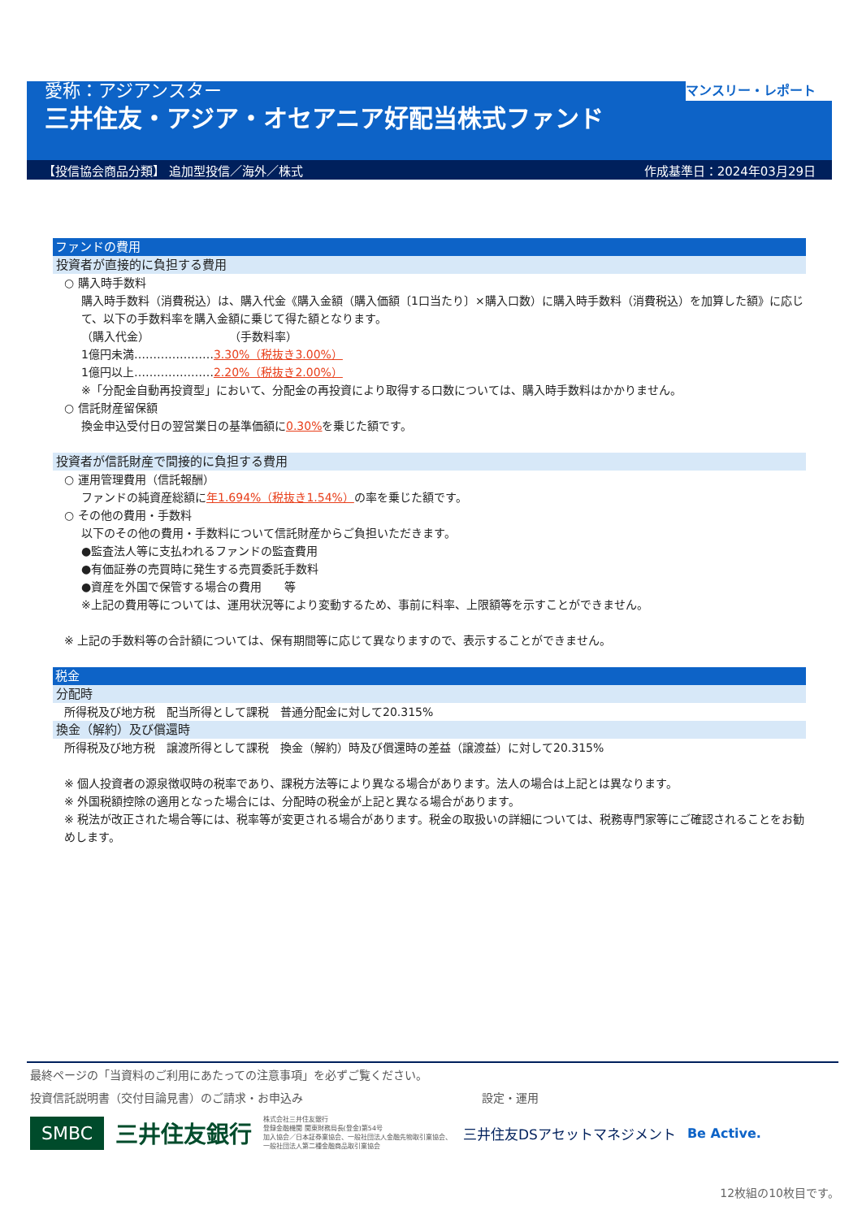マンスリー・レポート
愛称：アジアンスター
三井住友・アジア・オセアニア好配当株式ファンド
【投信協会商品分類】 追加型投信／海外／株式 作成基準日：2024年03月29日
ファンドの費用
投資者が直接的に負担する費用
○ 購入時手数料
購入時手数料（消費税込）は、購入代金《購入金額（購入価額〔1口当たり〕×購入口数）に購入時手数料（消費税込）を加算した額》に応じて、以下の手数料率を購入金額に乗じて得た額となります。
（購入代金）　　　　　　　　（手数料率）
1億円未満…………………3.30%（税抜き3.00%）
1億円以上…………………2.20%（税抜き2.00%）
※「分配金自動再投資型」において、分配金の再投資により取得する口数については、購入時手数料はかかりません。
○ 信託財産留保額
換金申込受付日の翌営業日の基準価額に0.30% を乗じた額です。
投資者が信託財産で間接的に負担する費用
○ 運用管理費用（信託報酬）
ファンドの純資産総額に年1.694%（税抜き1.54%）の率を乗じた額です。
○ その他の費用・手数料
以下のその他の費用・手数料について信託財産からご負担いただきます。
●監査法人等に支払われるファンドの監査費用
●有価証券の売買時に発生する売買委託手数料
●資産を外国で保管する場合の費用　　等
※上記の費用等については、運用状況等により変動するため、事前に料率、上限額等を示すことができません。
※ 上記の手数料等の合計額については、保有期間等に応じて異なりますので、表示することができません。
税金
分配時
所得税及び地方税　配当所得として課税　普通分配金に対して20.315%
換金（解約）及び償還時
所得税及び地方税　譲渡所得として課税　換金（解約）時及び償還時の差益（譲渡益）に対して20.315%
※ 個人投資者の源泉徴収時の税率であり、課税方法等により異なる場合があります。法人の場合は上記とは異なります。
※ 外国税額控除の適用となった場合には、分配時の税金が上記と異なる場合があります。
※ 税法が改正された場合等には、税率等が変更される場合があります。税金の取扱いの詳細については、税務専門家等にご確認されることをお勧めします。
最終ページの「当資料のご利用にあたっての注意事項」を必ずご覧ください。
投資信託説明書（交付目論見書）のご請求・お申込み 設定・運用
SMBC 三井住友銀行 株式会社三井住友銀行
登録金融機関 関東財務局長(登金)第54号
加入協会／日本証券業協会、一般社団法人金融先物取引業協会、
一般社団法人第二種金融商品取引業協会 三井住友DSアセットマネジメント Be Active.
12枚組の10枚目です。